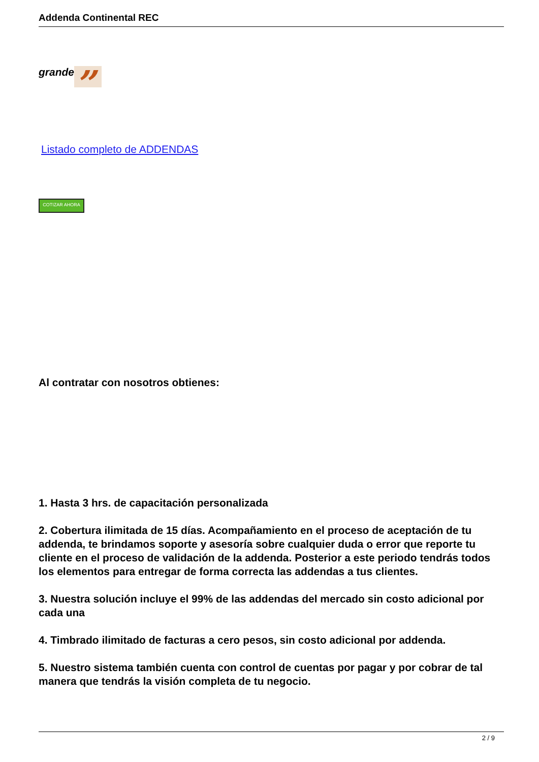Addenda Continental REC
grande”
Listado completo de ADDENDAS
COTIZAR AHORA
Al contratar con nosotros obtienes:
1. Hasta 3 hrs. de capacitación personalizada
2. Cobertura ilimitada de 15 días. Acompañamiento en el proceso de aceptación de tu addenda, te brindamos soporte y asesoría sobre cualquier duda o error que reporte tu cliente en el proceso de validación de la addenda. Posterior a este periodo tendrás todos los elementos para entregar de forma correcta las addendas a tus clientes.
3. Nuestra solución incluye el 99% de las addendas del mercado sin costo adicional por cada una
4. Timbrado ilimitado de facturas a cero pesos, sin costo adicional por addenda.
5. Nuestro sistema también cuenta con control de cuentas por pagar y por cobrar de tal manera que tendrás la visión completa de tu negocio.
2 / 9